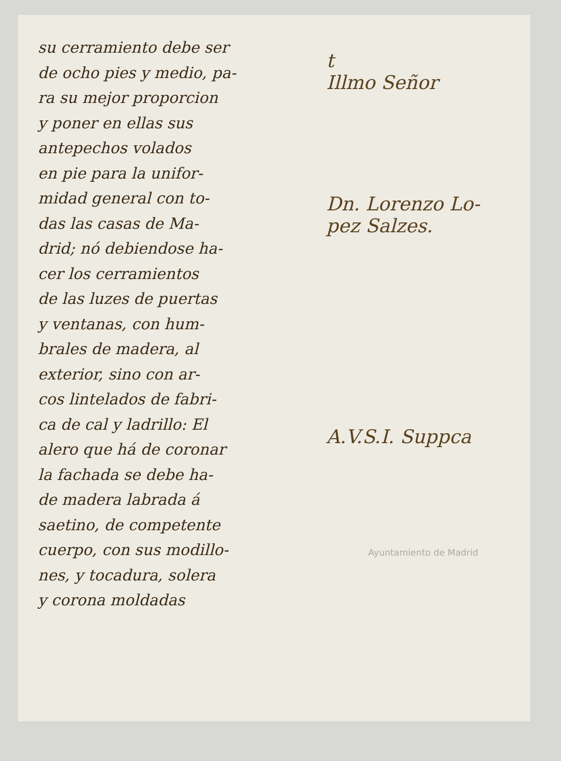su cerramiento debe ser
de ocho pies y medio, pa-
ra su mejor proporcion
y poner en ellas sus
antepechos volados
en pie para la unifor-
midad general con to-
das las casas de Ma-
drid; nó debiendose ha-
cer los cerramientos
de las luzes de puertas
y ventanas, con hum-
brales de madera, al
exterior, sino con ar-
cos lintelados de fabri-
ca de cal y ladrillo: El
alero que há de coronar
la fachada se debe ha-
de madera labrada á
saetino, de competente
cuerpo, con sus modillo-
nes, y tocadura, solera
y corona moldadas
t
Illmo Señor
Dn. Lorenzo Lo-
pez Salzes.
A.V.S.I. Suppca
Ayuntamiento de Madrid